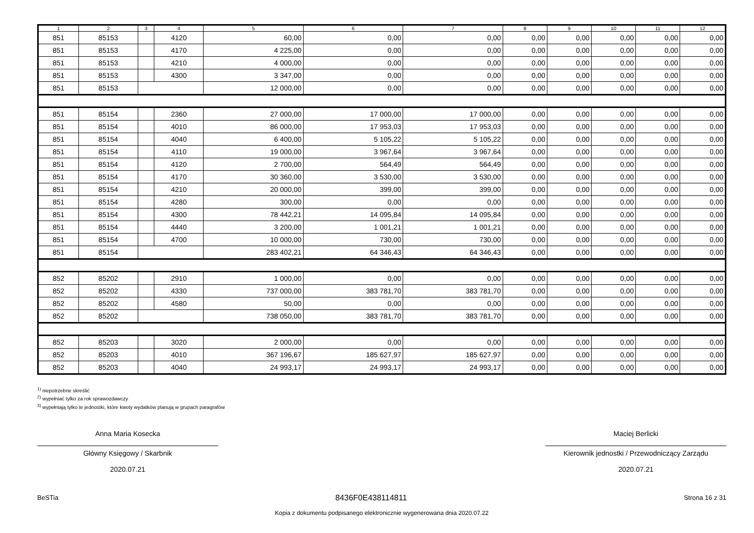| 1 | 2 | 3 | 4 | 5 | 6 | 7 | 8 | 9 | 10 | 11 | 12 |
| --- | --- | --- | --- | --- | --- | --- | --- | --- | --- | --- | --- |
| 851 | 85153 | | 4120 | 60,00 | 0,00 | 0,00 | 0,00 | 0,00 | 0,00 | 0,00 | 0,00 |
| 851 | 85153 | | 4170 | 4 225,00 | 0,00 | 0,00 | 0,00 | 0,00 | 0,00 | 0,00 | 0,00 |
| 851 | 85153 | | 4210 | 4 000,00 | 0,00 | 0,00 | 0,00 | 0,00 | 0,00 | 0,00 | 0,00 |
| 851 | 85153 | | 4300 | 3 347,00 | 0,00 | 0,00 | 0,00 | 0,00 | 0,00 | 0,00 | 0,00 |
| 851 | 85153 | | | 12 000,00 | 0,00 | 0,00 | 0,00 | 0,00 | 0,00 | 0,00 | 0,00 |
| 851 | 85154 | | 2360 | 27 000,00 | 17 000,00 | 17 000,00 | 0,00 | 0,00 | 0,00 | 0,00 | 0,00 |
| 851 | 85154 | | 4010 | 86 000,00 | 17 953,03 | 17 953,03 | 0,00 | 0,00 | 0,00 | 0,00 | 0,00 |
| 851 | 85154 | | 4040 | 6 400,00 | 5 105,22 | 5 105,22 | 0,00 | 0,00 | 0,00 | 0,00 | 0,00 |
| 851 | 85154 | | 4110 | 19 000,00 | 3 967,64 | 3 967,64 | 0,00 | 0,00 | 0,00 | 0,00 | 0,00 |
| 851 | 85154 | | 4120 | 2 700,00 | 564,49 | 564,49 | 0,00 | 0,00 | 0,00 | 0,00 | 0,00 |
| 851 | 85154 | | 4170 | 30 360,00 | 3 530,00 | 3 530,00 | 0,00 | 0,00 | 0,00 | 0,00 | 0,00 |
| 851 | 85154 | | 4210 | 20 000,00 | 399,00 | 399,00 | 0,00 | 0,00 | 0,00 | 0,00 | 0,00 |
| 851 | 85154 | | 4280 | 300,00 | 0,00 | 0,00 | 0,00 | 0,00 | 0,00 | 0,00 | 0,00 |
| 851 | 85154 | | 4300 | 78 442,21 | 14 095,84 | 14 095,84 | 0,00 | 0,00 | 0,00 | 0,00 | 0,00 |
| 851 | 85154 | | 4440 | 3 200,00 | 1 001,21 | 1 001,21 | 0,00 | 0,00 | 0,00 | 0,00 | 0,00 |
| 851 | 85154 | | 4700 | 10 000,00 | 730,00 | 730,00 | 0,00 | 0,00 | 0,00 | 0,00 | 0,00 |
| 851 | 85154 | | | 283 402,21 | 64 346,43 | 64 346,43 | 0,00 | 0,00 | 0,00 | 0,00 | 0,00 |
| 852 | 85202 | | 2910 | 1 000,00 | 0,00 | 0,00 | 0,00 | 0,00 | 0,00 | 0,00 | 0,00 |
| 852 | 85202 | | 4330 | 737 000,00 | 383 781,70 | 383 781,70 | 0,00 | 0,00 | 0,00 | 0,00 | 0,00 |
| 852 | 85202 | | 4580 | 50,00 | 0,00 | 0,00 | 0,00 | 0,00 | 0,00 | 0,00 | 0,00 |
| 852 | 85202 | | | 738 050,00 | 383 781,70 | 383 781,70 | 0,00 | 0,00 | 0,00 | 0,00 | 0,00 |
| 852 | 85203 | | 3020 | 2 000,00 | 0,00 | 0,00 | 0,00 | 0,00 | 0,00 | 0,00 | 0,00 |
| 852 | 85203 | | 4010 | 367 196,67 | 185 627,97 | 185 627,97 | 0,00 | 0,00 | 0,00 | 0,00 | 0,00 |
| 852 | 85203 | | 4040 | 24 993,17 | 24 993,17 | 24 993,17 | 0,00 | 0,00 | 0,00 | 0,00 | 0,00 |
<sup>1)</sup> niepotrzebne skreślić
<sup>2)</sup> wypełniać tylko za rok sprawozdawczy
<sup>3)</sup> wypełniają tylko te jednostki, które kwoty wydatków planują w grupach paragrafów
Anna Maria Kosecka
Główny Księgowy / Skarbnik
2020.07.21
Maciej Berlicki
Kierownik jednostki / Przewodniczący Zarządu
2020.07.21
BeSTia 8436F0E438114811 Strona 16 z 31
Kopia z dokumentu podpisanego elektronicznie wygenerowana dnia 2020.07.22